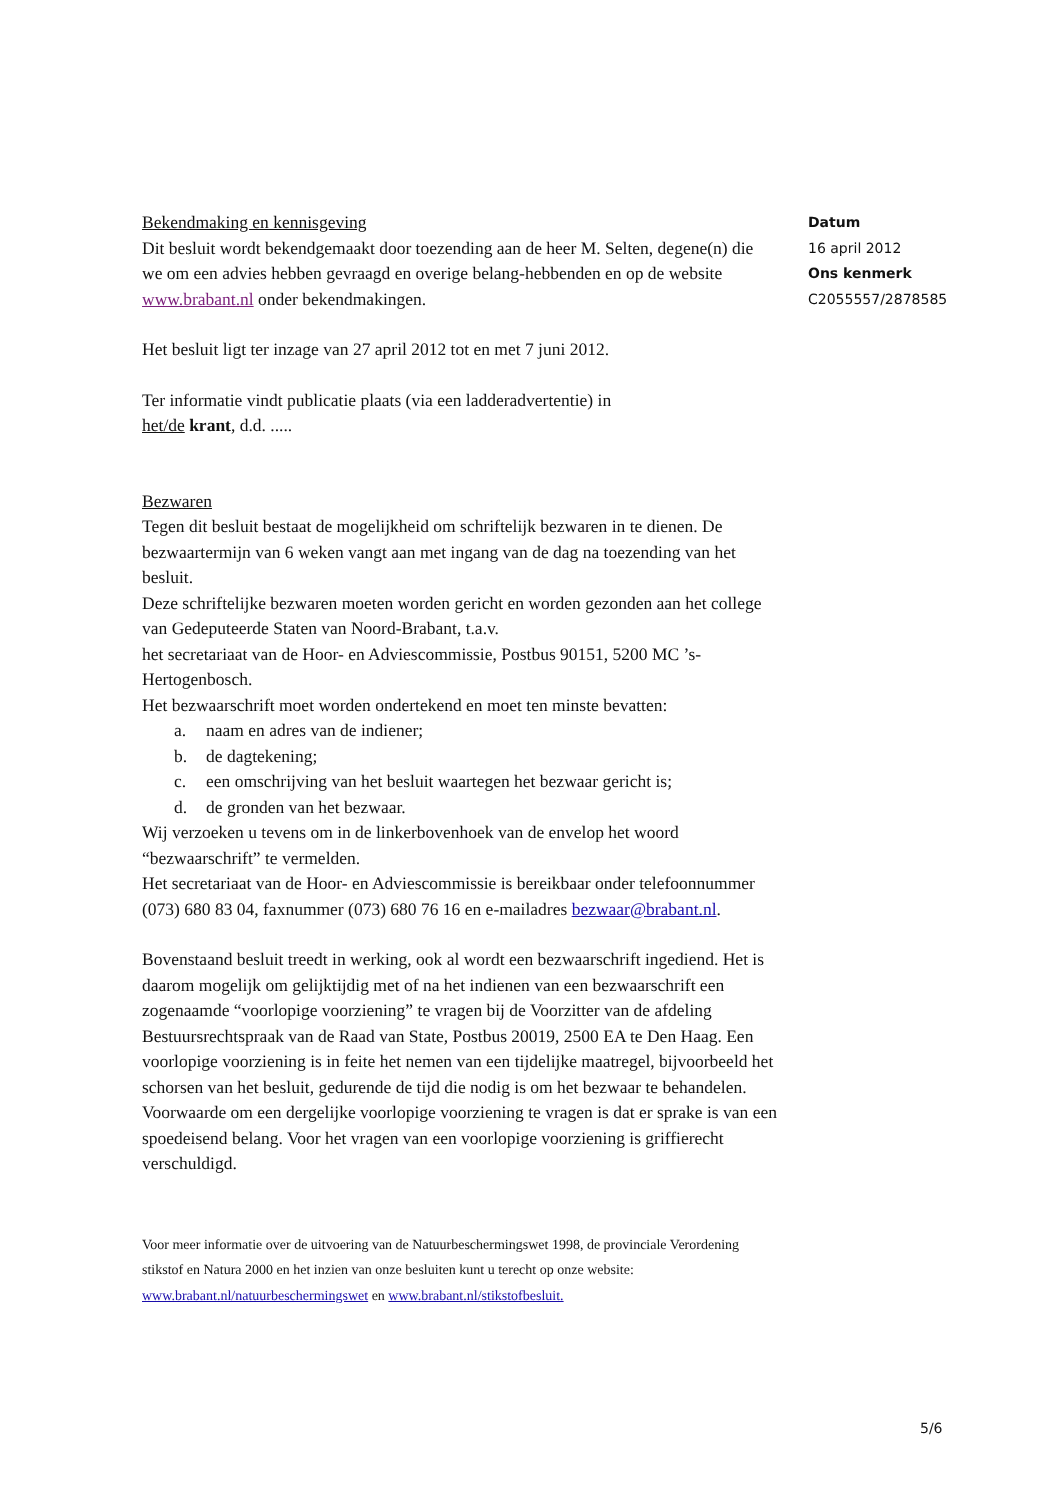Bekendmaking en kennisgeving
Dit besluit wordt bekendgemaakt door toezending aan de heer M. Selten, degene(n) die we om een advies hebben gevraagd en overige belang-hebbenden en op de website www.brabant.nl onder bekendmakingen.
Het besluit ligt ter inzage van 27 april 2012 tot en met 7 juni 2012.
Ter informatie vindt publicatie plaats (via een ladderadvertentie) in
het/de krant, d.d. .....
Bezwaren
Tegen dit besluit bestaat de mogelijkheid om schriftelijk bezwaren in te dienen. De bezwaartermijn van 6 weken vangt aan met ingang van de dag na toezending van het besluit.
Deze schriftelijke bezwaren moeten worden gericht en worden gezonden aan het college van Gedeputeerde Staten van Noord-Brabant, t.a.v.
het secretariaat van de Hoor- en Adviescommissie, Postbus 90151, 5200 MC ’s-Hertogenbosch.
Het bezwaarschrift moet worden ondertekend en moet ten minste bevatten:
a. naam en adres van de indiener;
b. de dagtekening;
c. een omschrijving van het besluit waartegen het bezwaar gericht is;
d. de gronden van het bezwaar.
Wij verzoeken u tevens om in de linkerbovenhoek van de envelop het woord “bezwaarschrift” te vermelden.
Het secretariaat van de Hoor- en Adviescommissie is bereikbaar onder telefoonnummer (073) 680 83 04, faxnummer (073) 680 76 16 en e-mailadres bezwaar@brabant.nl.
Bovenstaand besluit treedt in werking, ook al wordt een bezwaarschrift ingediend. Het is daarom mogelijk om gelijktijdig met of na het indienen van een bezwaarschrift een zogenaamde “voorlopige voorziening” te vragen bij de Voorzitter van de afdeling Bestuursrechtspraak van de Raad van State, Postbus 20019, 2500 EA te Den Haag. Een voorlopige voorziening is in feite het nemen van een tijdelijke maatregel, bijvoorbeeld het schorsen van het besluit, gedurende de tijd die nodig is om het bezwaar te behandelen. Voorwaarde om een dergelijke voorlopige voorziening te vragen is dat er sprake is van een spoedeisend belang. Voor het vragen van een voorlopige voorziening is griffierecht verschuldigd.
Voor meer informatie over de uitvoering van de Natuurbeschermingswet 1998, de provinciale Verordening stikstof en Natura 2000 en het inzien van onze besluiten kunt u terecht op onze website: www.brabant.nl/natuurbeschermingswet en www.brabant.nl/stikstofbesluit.
Datum
16 april 2012
Ons kenmerk
C2055557/2878585
5/6